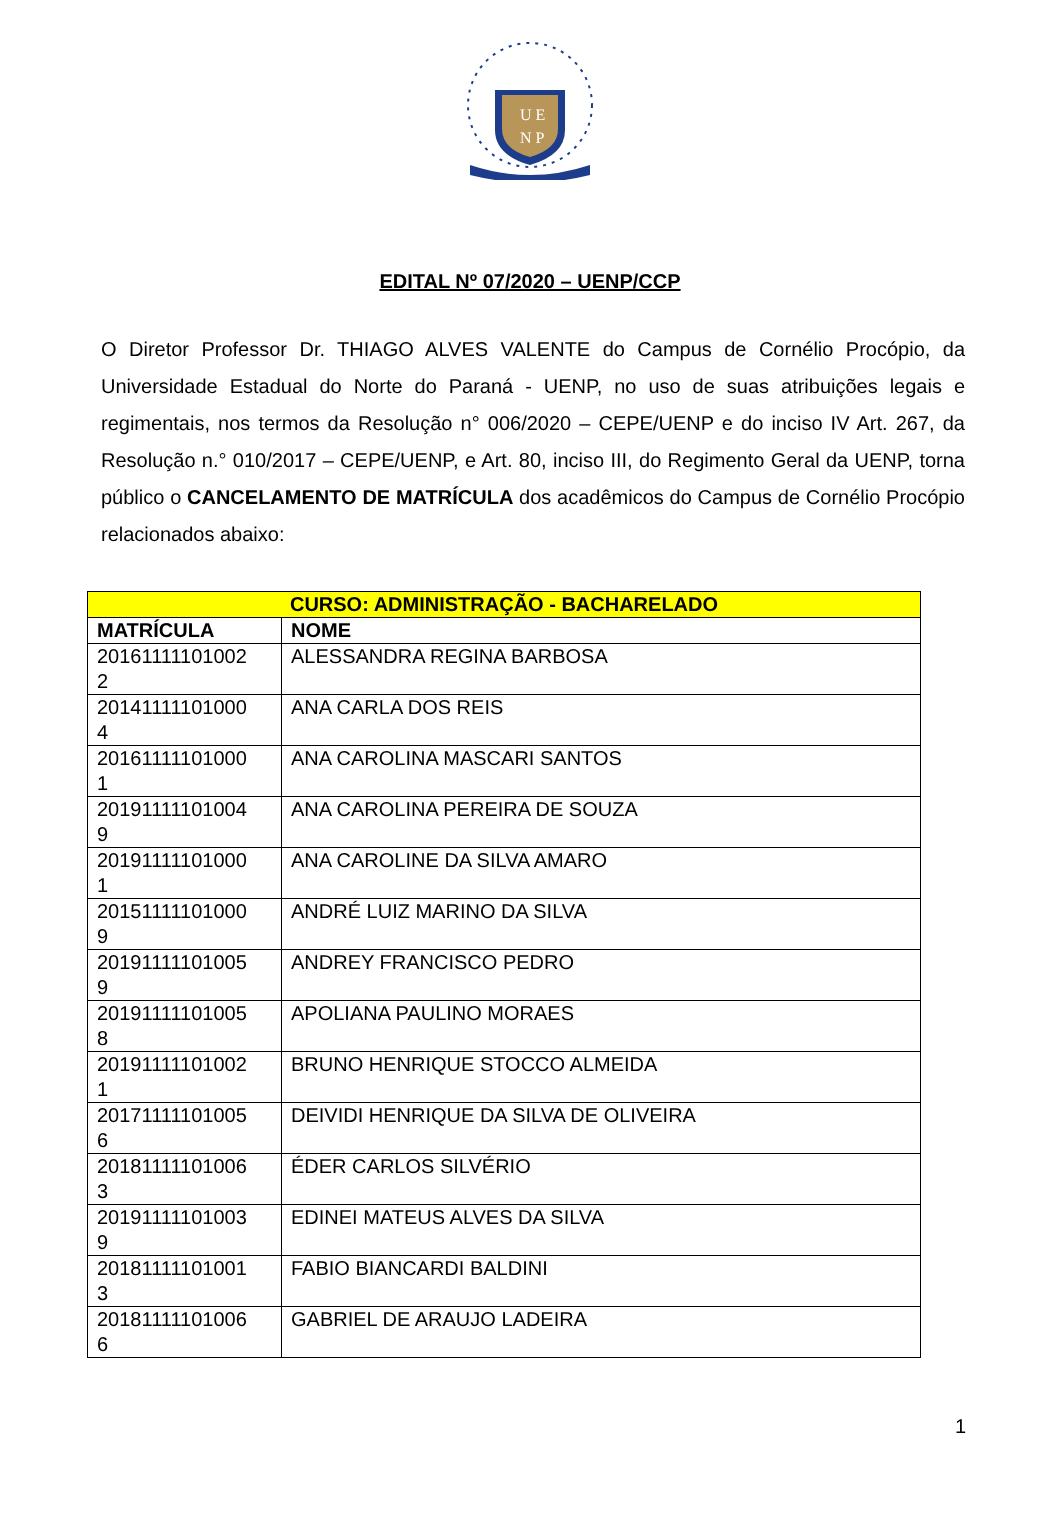U E
N P
EDITAL Nº 07/2020 – UENP/CCP
O Diretor Professor Dr. THIAGO ALVES VALENTE do Campus de Cornélio Procópio, da Universidade Estadual do Norte do Paraná - UENP, no uso de suas atribuições legais e regimentais, nos termos da Resolução n° 006/2020 – CEPE/UENP e do inciso IV Art. 267, da Resolução n.° 010/2017 – CEPE/UENP, e Art. 80, inciso III, do Regimento Geral da UENP, torna público o CANCELAMENTO DE MATRÍCULA dos acadêmicos do Campus de Cornélio Procópio relacionados abaixo:
| CURSO: ADMINISTRAÇÃO - BACHARELADO | |
| --- | --- |
| MATRÍCULA | NOME |
| 20161111101002 2 | ALESSANDRA REGINA BARBOSA |
| 20141111101000 4 | ANA CARLA DOS REIS |
| 20161111101000 1 | ANA CAROLINA MASCARI SANTOS |
| 20191111101004 9 | ANA CAROLINA PEREIRA DE SOUZA |
| 20191111101000 1 | ANA CAROLINE DA SILVA AMARO |
| 20151111101000 9 | ANDRÉ LUIZ MARINO DA SILVA |
| 20191111101005 9 | ANDREY FRANCISCO PEDRO |
| 20191111101005 8 | APOLIANA PAULINO MORAES |
| 20191111101002 1 | BRUNO HENRIQUE STOCCO ALMEIDA |
| 20171111101005 6 | DEIVIDI HENRIQUE DA SILVA DE OLIVEIRA |
| 20181111101006 3 | ÉDER CARLOS SILVÉRIO |
| 20191111101003 9 | EDINEI MATEUS ALVES DA SILVA |
| 20181111101001 3 | FABIO BIANCARDI BALDINI |
| 20181111101006 6 | GABRIEL DE ARAUJO LADEIRA |
1